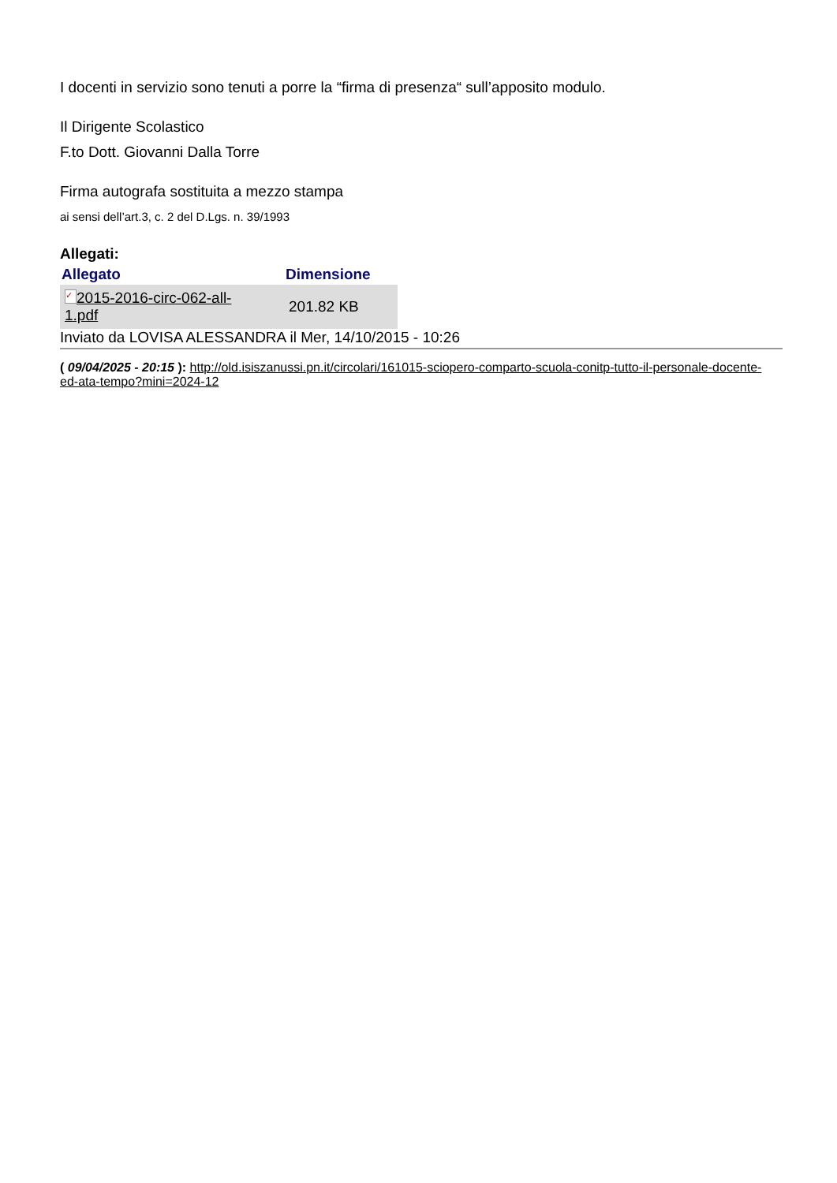I docenti in servizio sono tenuti a porre la “firma di presenza“ sull’apposito modulo.
Il Dirigente Scolastico
F.to Dott. Giovanni Dalla Torre
Firma autografa sostituita a mezzo stampa
ai sensi dell’art.3, c. 2 del D.Lgs. n. 39/1993
Allegati:
| Allegato | Dimensione |
| --- | --- |
| ✓ 2015-2016-circ-062-all- 1.pdf | 201.82 KB |
Inviato da LOVISA ALESSANDRA il Mer, 14/10/2015 - 10:26
( 09/04/2025 - 20:15 ): http://old.isiszanussi.pn.it/circolari/161015-sciopero-comparto-scuola-conitp-tutto-il-personale-docente-ed-ata-tempo?mini=2024-12